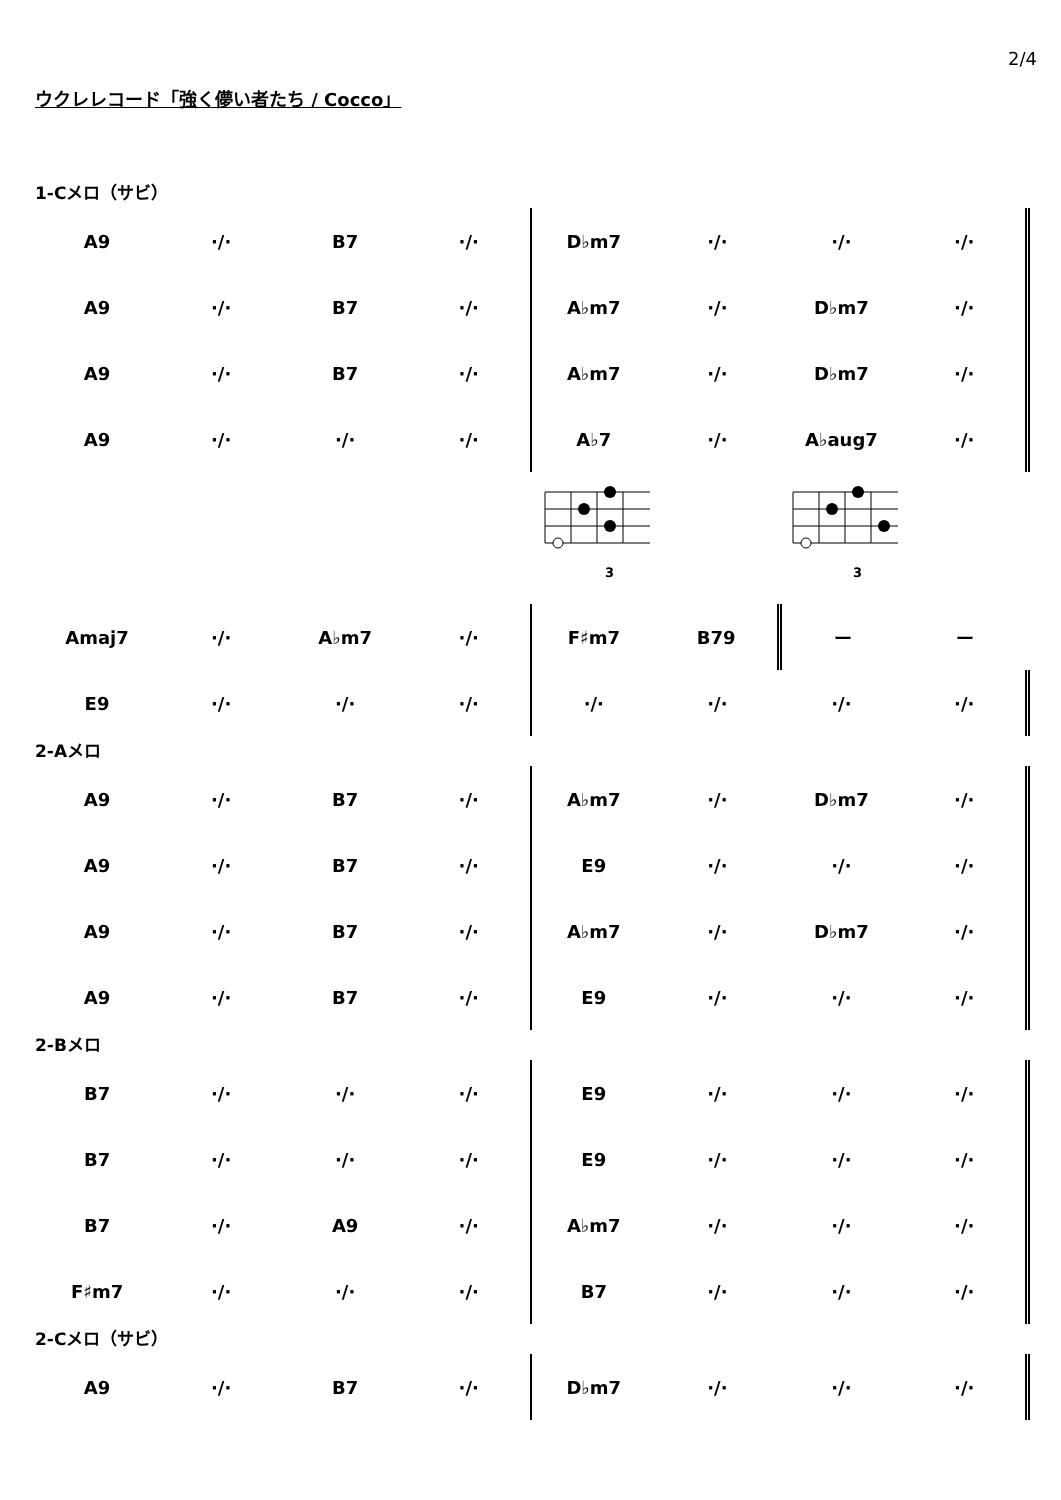2/4
ウクレレコード「強く儚い者たち / Cocco」
1-Cメロ（サビ）
| A9 | ·/· | B7 | ·/· | D♭m7 | ·/· | ·/· | ·/· |
| A9 | ·/· | B7 | ·/· | A♭m7 | ·/· | D♭m7 | ·/· |
| A9 | ·/· | B7 | ·/· | A♭m7 | ·/· | D♭m7 | ·/· |
| A9 | ·/· | ·/· | ·/· | A♭7 | ·/· | A♭aug7 | ·/· |
| | | | | 3 | | 3 | |
| Amaj7 | ·/· | A♭m7 | ·/· | F♯m7 | B79 | ー | ー |
| E9 | ·/· | ·/· | ·/· | ·/· | ·/· | ·/· | ·/· |
2-Aメロ
| A9 | ·/· | B7 | ·/· | A♭m7 | ·/· | D♭m7 | ·/· |
| A9 | ·/· | B7 | ·/· | E9 | ·/· | ·/· | ·/· |
| A9 | ·/· | B7 | ·/· | A♭m7 | ·/· | D♭m7 | ·/· |
| A9 | ·/· | B7 | ·/· | E9 | ·/· | ·/· | ·/· |
2-Bメロ
| B7 | ·/· | ·/· | ·/· | E9 | ·/· | ·/· | ·/· |
| B7 | ·/· | ·/· | ·/· | E9 | ·/· | ·/· | ·/· |
| B7 | ·/· | A9 | ·/· | A♭m7 | ·/· | ·/· | ·/· |
| F♯m7 | ·/· | ·/· | ·/· | B7 | ·/· | ·/· | ·/· |
2-Cメロ（サビ）
| A9 | ·/· | B7 | ·/· | D♭m7 | ·/· | ·/· | ·/· |